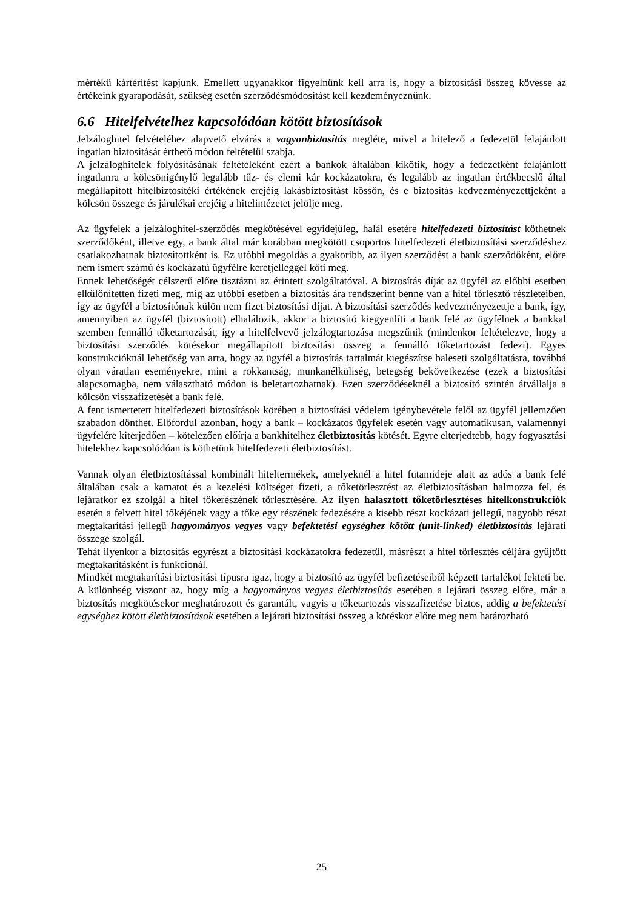mértékű kártérítést kapjunk. Emellett ugyanakkor figyelnünk kell arra is, hogy a biztosítási összeg kövesse az értékeink gyarapodását, szükség esetén szerződésmódosítást kell kezdeményeznünk.
6.6 Hitelfelvételhez kapcsolódóan kötött biztosítások
Jelzáloghitel felvételéhez alapvető elvárás a vagyonbiztosítás megléte, mivel a hitelező a fedezetül felajánlott ingatlan biztosítását érthető módon feltételül szabja.
A jelzáloghitelek folyósításának feltételeként ezért a bankok általában kikötik, hogy a fedezetként felajánlott ingatlanra a kölcsönigénylő legalább tűz- és elemi kár kockázatokra, és legalább az ingatlan értékbecslő által megállapított hitelbiztosítéki értékének erejéig lakásbiztosítást kössön, és e biztosítás kedvezményezettjeként a kölcsön összege és járulékai erejéig a hitelintézetet jelölje meg.
Az ügyfelek a jelzáloghitel-szerződés megkötésével egyidejűleg, halál esetére hitelfedezeti biztosítást köthetnek szerződőként, illetve egy, a bank által már korábban megkötött csoportos hitelfedezeti életbiztosítási szerződéshez csatlakozhatnak biztosítottként is. Ez utóbbi megoldás a gyakoribb, az ilyen szerződést a bank szerződőként, előre nem ismert számú és kockázatú ügyfélre keretjelleggel köti meg.
Ennek lehetőségét célszerű előre tisztázni az érintett szolgáltatóval. A biztosítás díját az ügyfél az előbbi esetben elkülönítetten fizeti meg, míg az utóbbi esetben a biztosítás ára rendszerint benne van a hitel törlesztő részleteiben, így az ügyfél a biztosítónak külön nem fizet biztosítási díjat. A biztosítási szerződés kedvezményezettje a bank, így, amennyiben az ügyfél (biztosított) elhalálozik, akkor a biztosító kiegyenlíti a bank felé az ügyfélnek a bankkal szemben fennálló tőketartozását, így a hitelfelvevő jelzálogtartozása megszűnik (mindenkor feltételezve, hogy a biztosítási szerződés kötésekor megállapított biztosítási összeg a fennálló tőketartozást fedezi). Egyes konstrukcióknál lehetőség van arra, hogy az ügyfél a biztosítás tartalmát kiegészítse baleseti szolgáltatásra, továbbá olyan váratlan eseményekre, mint a rokkantság, munkanélküliség, betegség bekövetkezése (ezek a biztosítási alapcsomagba, nem választható módon is beletartozhatnak). Ezen szerződéseknél a biztosító szintén átvállalja a kölcsön visszafizetését a bank felé.
A fent ismertetett hitelfedezeti biztosítások körében a biztosítási védelem igénybevétele felől az ügyfél jellemzően szabadon dönthet. Előfordul azonban, hogy a bank – kockázatos ügyfelek esetén vagy automatikusan, valamennyi ügyfelére kiterjedően – kötelezően előírja a bankhitelhez életbiztosítás kötését. Egyre elterjedtebb, hogy fogyasztási hitelekhez kapcsolódóan is köthetünk hitelfedezeti életbiztosítást.
Vannak olyan életbiztosítással kombinált hiteltermékek, amelyeknél a hitel futamideje alatt az adós a bank felé általában csak a kamatot és a kezelési költséget fizeti, a tőketörlesztést az életbiztosításban halmozza fel, és lejáratkor ez szolgál a hitel tőkerészének törlesztésére. Az ilyen halasztott tőketörlesztéses hitelkonstrukciók esetén a felvett hitel tőkéjének vagy a tőke egy részének fedezésére a kisebb részt kockázati jellegű, nagyobb részt megtakarítási jellegű hagyományos vegyes vagy befektetési egységhez kötött (unit-linked) életbiztosítás lejárati összege szolgál.
Tehát ilyenkor a biztosítás egyrészt a biztosítási kockázatokra fedezetül, másrészt a hitel törlesztés céljára gyűjtött megtakarításként is funkcionál.
Mindkét megtakarítási biztosítási típusra igaz, hogy a biztosító az ügyfél befizetéseiből képzett tartalékot fekteti be. A különbség viszont az, hogy míg a hagyományos vegyes életbiztosítás esetében a lejárati összeg előre, már a biztosítás megkötésekor meghatározott és garantált, vagyis a tőketartozás visszafizetése biztos, addig a befektetési egységhez kötött életbiztosítások esetében a lejárati biztosítási összeg a kötéskor előre meg nem határozható
25